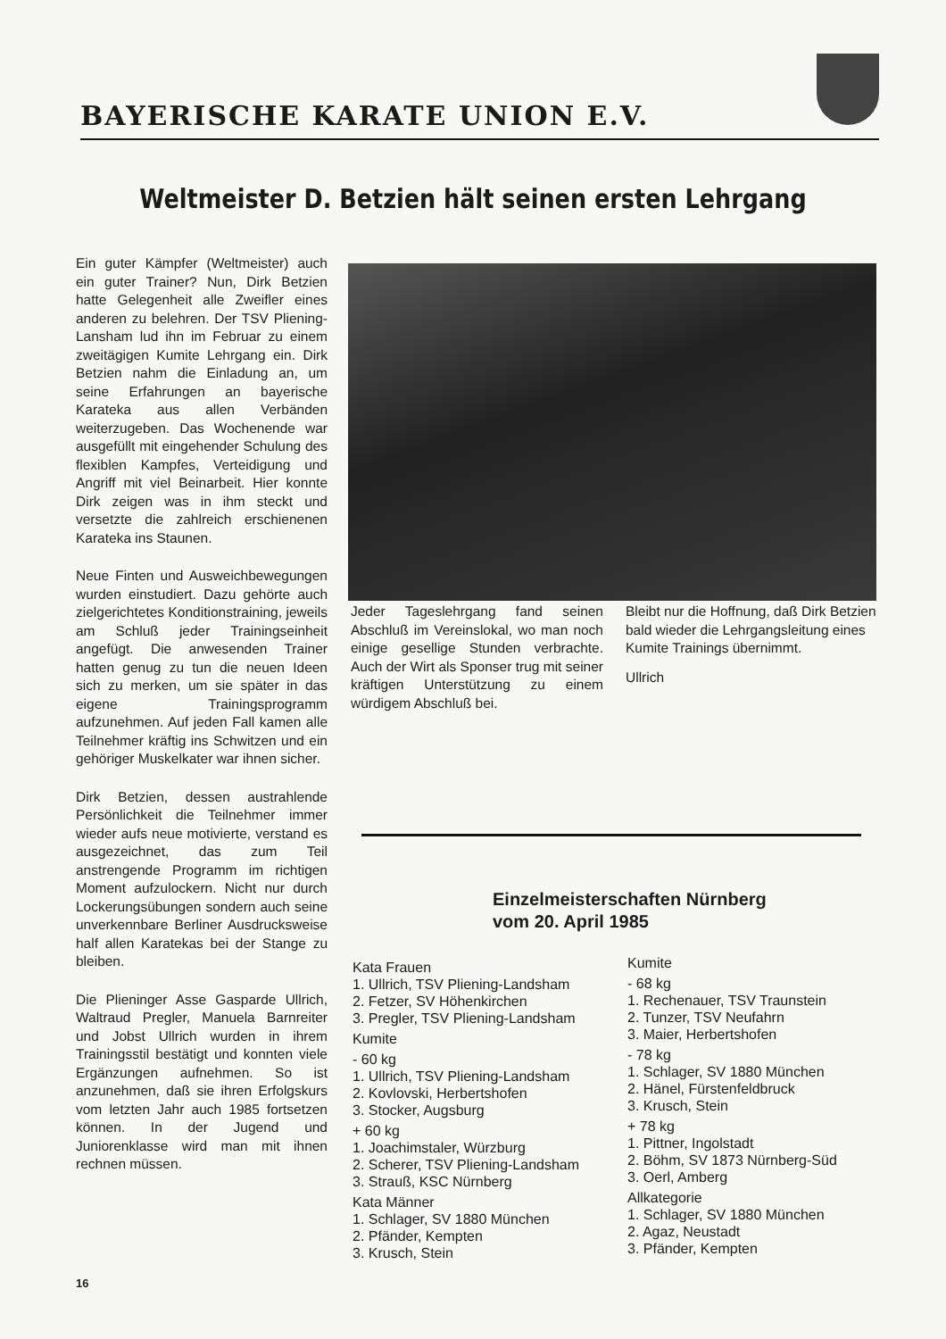BAYERISCHE KARATE UNION E.V.
Weltmeister D. Betzien hält seinen ersten Lehrgang
Ein guter Kämpfer (Weltmeister) auch ein guter Trainer? Nun, Dirk Betzien hatte Gelegenheit alle Zweifler eines anderen zu belehren. Der TSV Pliening-Lansham lud ihn im Februar zu einem zweitägigen Kumite Lehrgang ein. Dirk Betzien nahm die Einladung an, um seine Erfahrungen an bayerische Karateka aus allen Verbänden weiterzugeben. Das Wochenende war ausgefüllt mit eingehender Schulung des flexiblen Kampfes, Verteidigung und Angriff mit viel Beinarbeit. Hier konnte Dirk zeigen was in ihm steckt und versetzte die zahlreich erschienenen Karateka ins Staunen.
Neue Finten und Ausweichbewegungen wurden einstudiert. Dazu gehörte auch zielgerichtetes Konditionstraining, jeweils am Schluß jeder Trainingseinheit angefügt. Die anwesenden Trainer hatten genug zu tun die neuen Ideen sich zu merken, um sie später in das eigene Trainingsprogramm aufzunehmen. Auf jeden Fall kamen alle Teilnehmer kräftig ins Schwitzen und ein gehöriger Muskelkater war ihnen sicher.
Dirk Betzien, dessen austrahlende Persönlichkeit die Teilnehmer immer wieder aufs neue motivierte, verstand es ausgezeichnet, das zum Teil anstrengende Programm im richtigen Moment aufzulockern. Nicht nur durch Lockerungsübungen sondern auch seine unverkennbare Berliner Ausdrucksweise half allen Karatekas bei der Stange zu bleiben.
Die Plieninger Asse Gasparde Ullrich, Waltraud Pregler, Manuela Barnreiter und Jobst Ullrich wurden in ihrem Trainingsstil bestätigt und konnten viele Ergänzungen aufnehmen. So ist anzunehmen, daß sie ihren Erfolgskurs vom letzten Jahr auch 1985 fortsetzen können. In der Jugend und Juniorenklasse wird man mit ihnen rechnen müssen.
Jeder Tageslehrgang fand seinen Abschluß im Vereinslokal, wo man noch einige gesellige Stunden verbrachte. Auch der Wirt als Sponser trug mit seiner kräftigen Unterstützung zu einem würdigem Abschluß bei.
Bleibt nur die Hoffnung, daß Dirk Betzien bald wieder die Lehrgangsleitung eines Kumite Trainings übernimmt.
Ullrich
Einzelmeisterschaften Nürnberg
vom 20. April 1985
Kata Frauen
1. Ullrich, TSV Pliening-Landsham
2. Fetzer, SV Höhenkirchen
3. Pregler, TSV Pliening-Landsham
Kumite
- 60 kg
1. Ullrich, TSV Pliening-Landsham
2. Kovlovski, Herbertshofen
3. Stocker, Augsburg
+ 60 kg
1. Joachimstaler, Würzburg
2. Scherer, TSV Pliening-Landsham
3. Strauß, KSC Nürnberg
Kata Männer
1. Schlager, SV 1880 München
2. Pfänder, Kempten
3. Krusch, Stein
Kumite
- 68 kg
1. Rechenauer, TSV Traunstein
2. Tunzer, TSV Neufahrn
3. Maier, Herbertshofen
- 78 kg
1. Schlager, SV 1880 München
2. Hänel, Fürstenfeldbruck
3. Krusch, Stein
+ 78 kg
1. Pittner, Ingolstadt
2. Böhm, SV 1873 Nürnberg-Süd
3. Oerl, Amberg
Allkategorie
1. Schlager, SV 1880 München
2. Agaz, Neustadt
3. Pfänder, Kempten
16